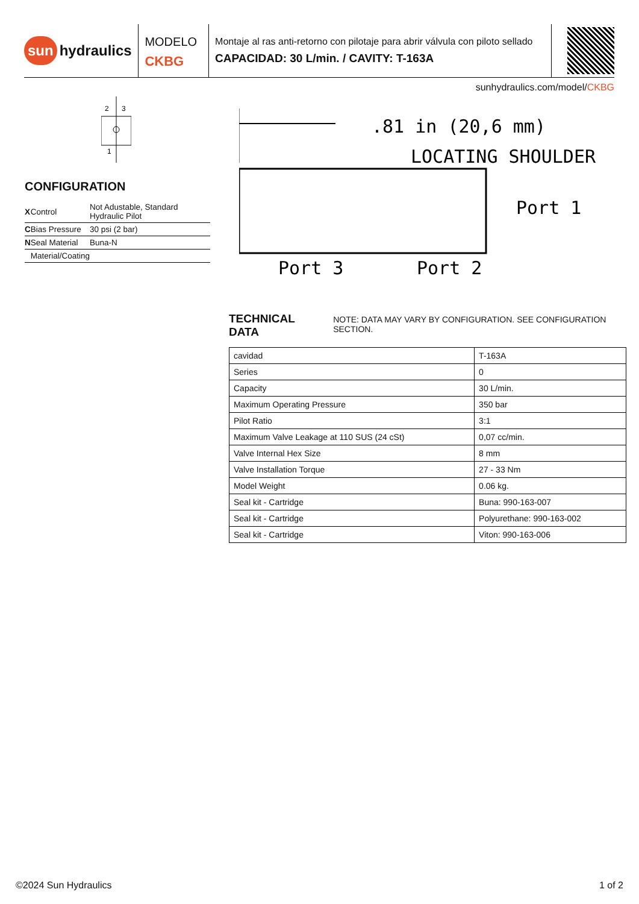sun hydraulics
MODELO
CKBG
Montaje al ras anti-retorno con pilotaje para abrir válvula con piloto sellado
CAPACIDAD: 30 L/min. / CAVITY: T-163A
sunhydraulics.com/model/CKBG
2
3
1
CONFIGURATION
| X | Control | Not Adustable, Standard Hydraulic Pilot |
| C | Bias Pressure | 30 psi (2 bar) |
| N | Seal Material | Buna-N |
| | Material/Coating | |
.81 in (20,6 mm)
LOCATING SHOULDER
Port 1
Port 3
Port 2
TECHNICAL DATA NOTE: DATA MAY VARY BY CONFIGURATION. SEE CONFIGURATION SECTION.
| cavidad | T-163A |
| Series | 0 |
| Capacity | 30 L/min. |
| Maximum Operating Pressure | 350 bar |
| Pilot Ratio | 3:1 |
| Maximum Valve Leakage at 110 SUS (24 cSt) | 0,07 cc/min. |
| Valve Internal Hex Size | 8 mm |
| Valve Installation Torque | 27 - 33 Nm |
| Model Weight | 0.06 kg. |
| Seal kit - Cartridge | Buna: 990-163-007 |
| Seal kit - Cartridge | Polyurethane: 990-163-002 |
| Seal kit - Cartridge | Viton: 990-163-006 |
©2024 Sun Hydraulics 1 of 2